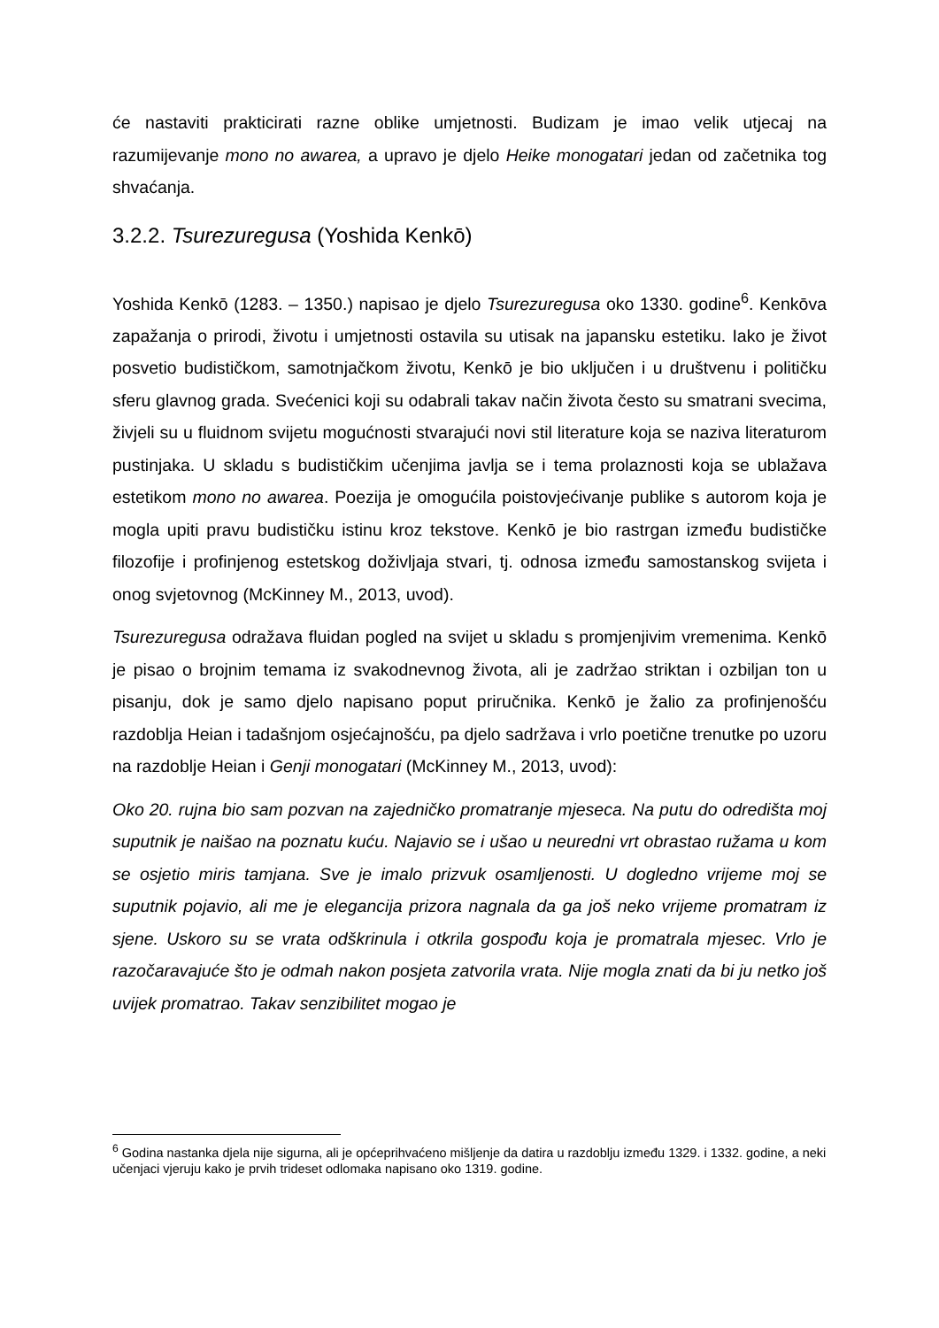će nastaviti prakticirati razne oblike umjetnosti. Budizam je imao velik utjecaj na razumijevanje mono no awarea, a upravo je djelo Heike monogatari jedan od začetnika tog shvaćanja.
3.2.2. Tsurezuregusa (Yoshida Kenkō)
Yoshida Kenkō (1283. – 1350.) napisao je djelo Tsurezuregusa oko 1330. godine<sup>6</sup>. Kenkōva zapažanja o prirodi, životu i umjetnosti ostavila su utisak na japansku estetiku. Iako je život posvetio budističkom, samotnjačkom životu, Kenkō je bio uključen i u društvenu i političku sferu glavnog grada. Svećenici koji su odabrali takav način života često su smatrani svecima, živjeli su u fluidnom svijetu mogućnosti stvarajući novi stil literature koja se naziva literaturom pustinjaka. U skladu s budističkim učenjima javlja se i tema prolaznosti koja se ublažava estetikom mono no awarea. Poezija je omogućila poistovjećivanje publike s autorom koja je mogla upiti pravu budističku istinu kroz tekstove. Kenkō je bio rastrgan između budističke filozofije i profinjenog estetskog doživljaja stvari, tj. odnosa između samostanskog svijeta i onog svjetovnog (McKinney M., 2013, uvod).
Tsurezuregusa odražava fluidan pogled na svijet u skladu s promjenjivim vremenima. Kenkō je pisao o brojnim temama iz svakodnevnog života, ali je zadržao striktan i ozbiljan ton u pisanju, dok je samo djelo napisano poput priručnika. Kenkō je žalio za profinjenošću razdoblja Heian i tadašnjom osjećajnošću, pa djelo sadržava i vrlo poetične trenutke po uzoru na razdoblje Heian i Genji monogatari (McKinney M., 2013, uvod):
Oko 20. rujna bio sam pozvan na zajedničko promatranje mjeseca. Na putu do odredišta moj suputnik je naišao na poznatu kuću. Najavio se i ušao u neuredni vrt obrastao ružama u kom se osjetio miris tamjana. Sve je imalo prizvuk osamljenosti. U dogledno vrijeme moj se suputnik pojavio, ali me je elegancija prizora nagnala da ga još neko vrijeme promatram iz sjene. Uskoro su se vrata odškrinula i otkrila gospođu koja je promatrala mjesec. Vrlo je razočaravajuće što je odmah nakon posjeta zatvorila vrata. Nije mogla znati da bi ju netko još uvijek promatrao. Takav senzibilitet mogao je
<sup>6</sup> Godina nastanka djela nije sigurna, ali je općeprihvaćeno mišljenje da datira u razdoblju između 1329. i 1332. godine, a neki učenjaci vjeruju kako je prvih trideset odlomaka napisano oko 1319. godine.